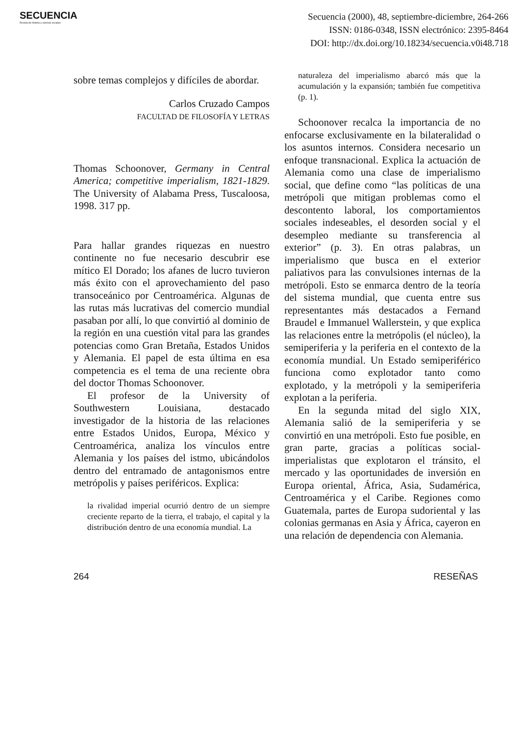SECUENCIA
Revista de historia y ciencias sociales
Secuencia (2000), 48, septiembre-diciembre, 264-266
ISSN: 0186-0348, ISSN electrónico: 2395-8464
DOI: http://dx.doi.org/10.18234/secuencia.v0i48.718
sobre temas complejos y difíciles de abordar.
Carlos Cruzado Campos
FACULTAD DE FILOSOFÍA Y LETRAS
Thomas Schoonover, Germany in Central America; competitive imperialism, 1821-1829. The University of Alabama Press, Tuscaloosa, 1998. 317 pp.
Para hallar grandes riquezas en nuestro continente no fue necesario descubrir ese mítico El Dorado; los afanes de lucro tuvieron más éxito con el aprovechamiento del paso transoceánico por Centroamérica. Algunas de las rutas más lucrativas del comercio mundial pasaban por allí, lo que convirtió al dominio de la región en una cuestión vital para las grandes potencias como Gran Bretaña, Estados Unidos y Alemania. El papel de esta última en esa competencia es el tema de una reciente obra del doctor Thomas Schoonover.
El profesor de la University of Southwestern Louisiana, destacado investigador de la historia de las relaciones entre Estados Unidos, Europa, México y Centroamérica, analiza los vínculos entre Alemania y los países del istmo, ubicándolos dentro del entramado de antagonismos entre metrópolis y países periféricos. Explica:
la rivalidad imperial ocurrió dentro de un siempre creciente reparto de la tierra, el trabajo, el capital y la distribución dentro de una economía mundial. La
naturaleza del imperialismo abarcó más que la acumulación y la expansión; también fue competitiva (p. 1).
Schoonover recalca la importancia de no enfocarse exclusivamente en la bilateralidad o los asuntos internos. Considera necesario un enfoque transnacional. Explica la actuación de Alemania como una clase de imperialismo social, que define como “las políticas de una metrópoli que mitigan problemas como el descontento laboral, los comportamientos sociales indeseables, el desorden social y el desempleo mediante su transferencia al exterior” (p. 3). En otras palabras, un imperialismo que busca en el exterior paliativos para las convulsiones internas de la metrópoli. Esto se enmarca dentro de la teoría del sistema mundial, que cuenta entre sus representantes más destacados a Fernand Braudel e Immanuel Wallerstein, y que explica las relaciones entre la metrópolis (el núcleo), la semiperiferia y la periferia en el contexto de la economía mundial. Un Estado semiperiférico funciona como explotador tanto como explotado, y la metrópoli y la semiperiferia explotan a la periferia.
En la segunda mitad del siglo XIX, Alemania salió de la semiperiferia y se convirtió en una metrópoli. Esto fue posible, en gran parte, gracias a políticas social-imperialistas que explotaron el tránsito, el mercado y las oportunidades de inversión en Europa oriental, África, Asia, Sudamérica, Centroamérica y el Caribe. Regiones como Guatemala, partes de Europa sudoriental y las colonias germanas en Asia y África, cayeron en una relación de dependencia con Alemania.
264 RESEÑAS